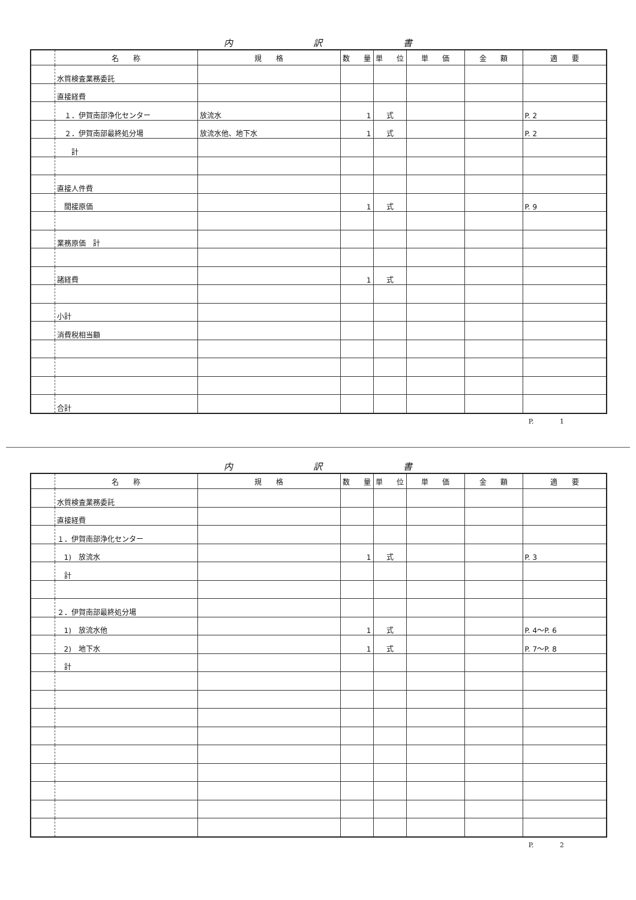内 訳 書
| | 名 称 | 規 格 | 数 量 | 単 位 | 単 価 | 金 額 | 適 要 |
| --- | --- | --- | --- | --- | --- | --- | --- |
| | 水質検査業務委託 | | | | | | |
| | 直接経費 | | | | | | |
| | １．伊賀南部浄化センター | 放流水 | 1 | 式 | | | P. 2 |
| | ２．伊賀南部最終処分場 | 放流水他、地下水 | 1 | 式 | | | P. 2 |
| | 計 | | | | | | |
| | 直接人件費 | | | | | | |
| | 間接原価 | | 1 | 式 | | | P. 9 |
| | 業務原価 計 | | | | | | |
| | 諸経費 | | 1 | 式 | | | |
| | 小計 | | | | | | |
| | 消費税相当額 | | | | | | |
| | 合計 | | | | | | |
P. 1
内 訳 書
| | 名 称 | 規 格 | 数 量 | 単 位 | 単 価 | 金 額 | 適 要 |
| --- | --- | --- | --- | --- | --- | --- | --- |
| | 水質検査業務委託 | | | | | | |
| | 直接経費 | | | | | | |
| | １．伊賀南部浄化センター | | | | | | |
| | 1) 放流水 | | 1 | 式 | | | P. 3 |
| | 計 | | | | | | |
| | ２．伊賀南部最終処分場 | | | | | | |
| | 1) 放流水他 | | 1 | 式 | | | P. 4～P. 6 |
| | 2) 地下水 | | 1 | 式 | | | P. 7～P. 8 |
| | 計 | | | | | | |
P. 2